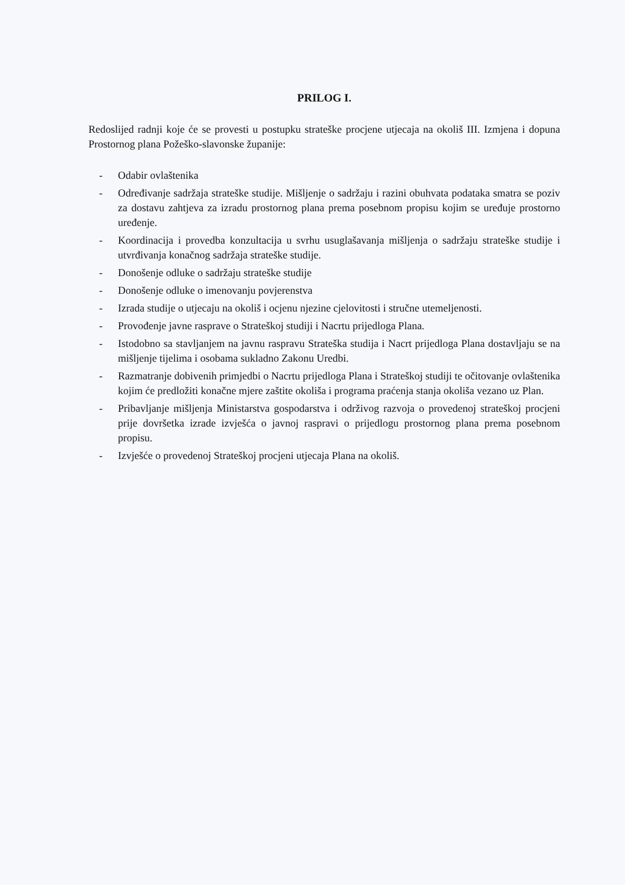PRILOG I.
Redoslijed radnji koje će se provesti u postupku strateške procjene utjecaja na okoliš III. Izmjena i dopuna Prostornog plana Požeško-slavonske županije:
- Odabir ovlaštenika
- Određivanje sadržaja strateške studije. Mišljenje o sadržaju i razini obuhvata podataka smatra se poziv za dostavu zahtjeva za izradu prostornog plana prema posebnom propisu kojim se uređuje prostorno uređenje.
- Koordinacija i provedba konzultacija u svrhu usuglašavanja mišljenja o sadržaju strateške studije i utvrđivanja konačnog sadržaja strateške studije.
- Donošenje odluke o sadržaju strateške studije
- Donošenje odluke o imenovanju povjerenstva
- Izrada studije o utjecaju na okoliš i ocjenu njezine cjelovitosti i stručne utemeljenosti.
- Provođenje javne rasprave o Strateškoj studiji i Nacrtu prijedloga Plana.
- Istodobno sa stavljanjem na javnu raspravu Strateška studija i Nacrt prijedloga Plana dostavljaju se na mišljenje tijelima i osobama sukladno Zakonu Uredbi.
- Razmatranje dobivenih primjedbi o Nacrtu prijedloga Plana i Strateškoj studiji te očitovanje ovlaštenika kojim će predložiti konačne mjere zaštite okoliša i programa praćenja stanja okoliša vezano uz Plan.
- Pribavljanje mišljenja Ministarstva gospodarstva i održivog razvoja o provedenoj strateškoj procjeni prije dovršetka izrade izvješća o javnoj raspravi o prijedlogu prostornog plana prema posebnom propisu.
- Izvješće o provedenoj Strateškoj procjeni utjecaja Plana na okoliš.